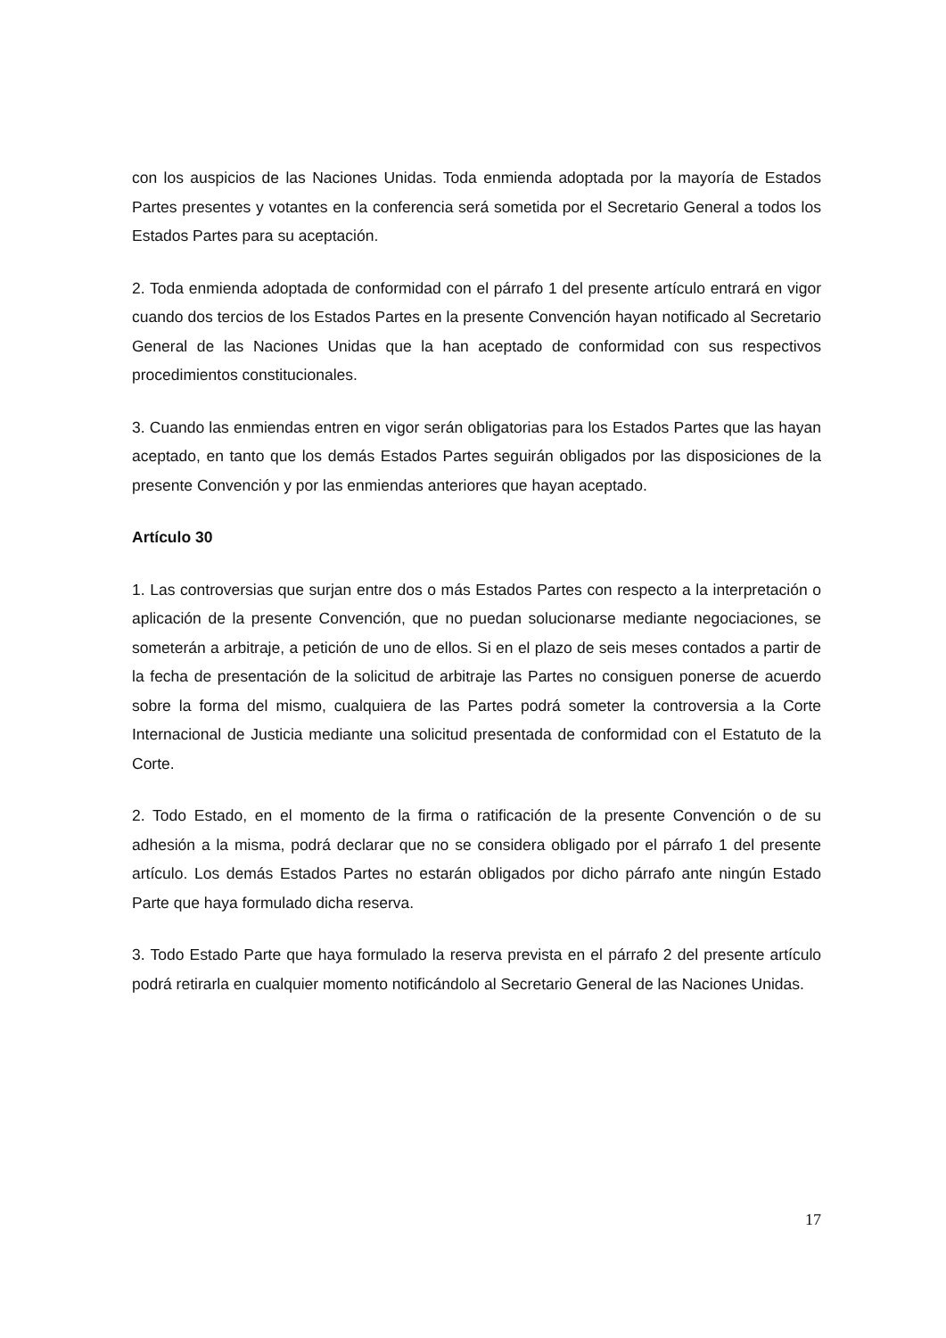con los auspicios de las Naciones Unidas. Toda enmienda adoptada por la mayoría de Estados Partes presentes y votantes en la conferencia será sometida por el Secretario General a todos los Estados Partes para su aceptación.
2. Toda enmienda adoptada de conformidad con el párrafo 1 del presente artículo entrará en vigor cuando dos tercios de los Estados Partes en la presente Convención hayan notificado al Secretario General de las Naciones Unidas que la han aceptado de conformidad con sus respectivos procedimientos constitucionales.
3. Cuando las enmiendas entren en vigor serán obligatorias para los Estados Partes que las hayan aceptado, en tanto que los demás Estados Partes seguirán obligados por las disposiciones de la presente Convención y por las enmiendas anteriores que hayan aceptado.
Artículo 30
1. Las controversias que surjan entre dos o más Estados Partes con respecto a la interpretación o aplicación de la presente Convención, que no puedan solucionarse mediante negociaciones, se someterán a arbitraje, a petición de uno de ellos. Si en el plazo de seis meses contados a partir de la fecha de presentación de la solicitud de arbitraje las Partes no consiguen ponerse de acuerdo sobre la forma del mismo, cualquiera de las Partes podrá someter la controversia a la Corte Internacional de Justicia mediante una solicitud presentada de conformidad con el Estatuto de la Corte.
2. Todo Estado, en el momento de la firma o ratificación de la presente Convención o de su adhesión a la misma, podrá declarar que no se considera obligado por el párrafo 1 del presente artículo. Los demás Estados Partes no estarán obligados por dicho párrafo ante ningún Estado Parte que haya formulado dicha reserva.
3. Todo Estado Parte que haya formulado la reserva prevista en el párrafo 2 del presente artículo podrá retirarla en cualquier momento notificándolo al Secretario General de las Naciones Unidas.
17